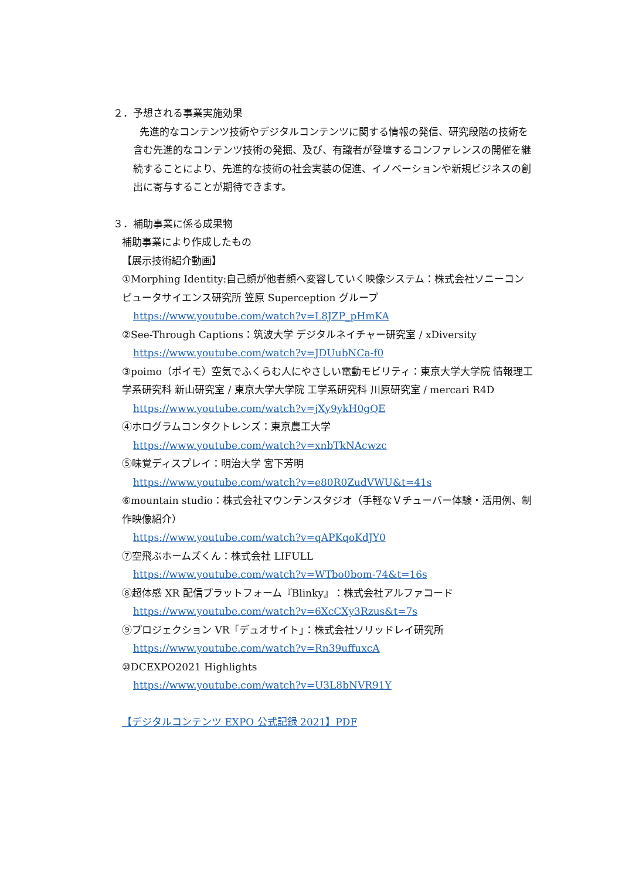２．予想される事業実施効果
先進的なコンテンツ技術やデジタルコンテンツに関する情報の発信、研究段階の技術を含む先進的なコンテンツ技術の発掘、及び、有識者が登壇するコンファレンスの開催を継続することにより、先進的な技術の社会実装の促進、イノベーションや新規ビジネスの創出に寄与することが期待できます。
３．補助事業に係る成果物
補助事業により作成したもの
【展示技術紹介動画】
①Morphing Identity:自己顔が他者顔へ変容していく映像システム：株式会社ソニーコンピュータサイエンス研究所 笠原 Superception グループ
https://www.youtube.com/watch?v=L8JZP_pHmKA
②See-Through Captions：筑波大学 デジタルネイチャー研究室 / xDiversity
https://www.youtube.com/watch?v=JDUubNCa-f0
③poimo（ポイモ）空気でふくらむ人にやさしい電動モビリティ：東京大学大学院 情報理工学系研究科 新山研究室 / 東京大学大学院 工学系研究科 川原研究室 / mercari R4D
https://www.youtube.com/watch?v=jXy9ykH0gQE
④ホログラムコンタクトレンズ：東京農工大学
https://www.youtube.com/watch?v=xnbTkNAcwzc
⑤味覚ディスプレイ：明治大学 宮下芳明
https://www.youtube.com/watch?v=e80R0ZudVWU&t=41s
⑥mountain studio：株式会社マウンテンスタジオ（手軽なＶチューバー体験・活用例、制作映像紹介）
https://www.youtube.com/watch?v=qAPKqoKdJY0
⑦空飛ぶホームズくん：株式会社 LIFULL
https://www.youtube.com/watch?v=WTbo0bom-74&t=16s
⑧超体感 XR 配信プラットフォーム『Blinky』：株式会社アルファコード
https://www.youtube.com/watch?v=6XcCXy3Rzus&t=7s
⑨プロジェクション VR「デュオサイト」：株式会社ソリッドレイ研究所
https://www.youtube.com/watch?v=Rn39uffuxcA
⑩DCEXPO2021 Highlights
https://www.youtube.com/watch?v=U3L8bNVR91Y
【デジタルコンテンツ EXPO 公式記録 2021】PDF